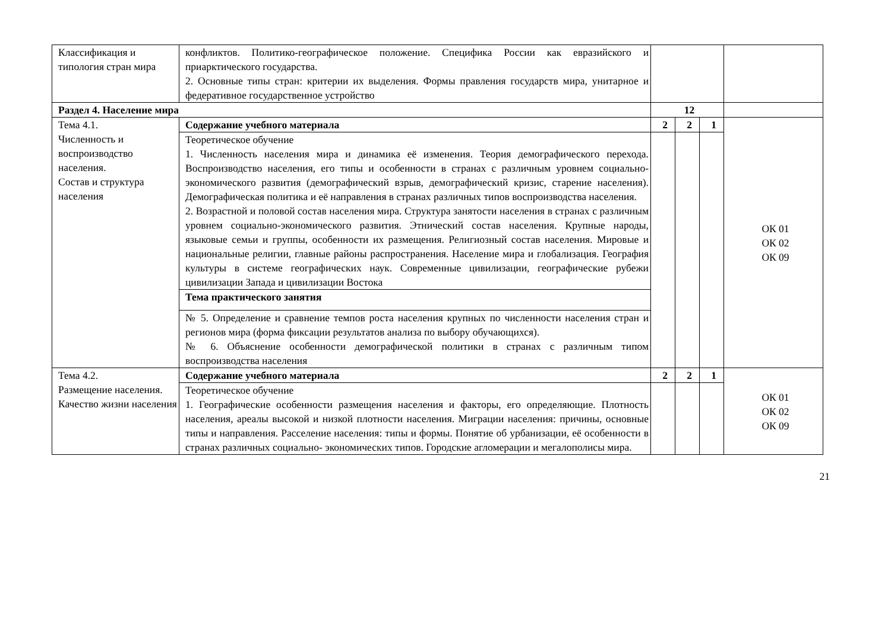| Классификация и типология стран мира | конфликтов. Политико-географическое положение. Специфика России как евразийского и приарктического государства. 2. Основные типы стран: критерии их выделения. Формы правления государств мира, унитарное и федеративное государственное устройство | | | | |
| Раздел 4. Население мира | | 12 | | | |
| Тема 4.1. Численность и воспроизводство населения. Состав и структура населения | Содержание учебного материала | 2 | 2 | 1 | ОК 01 ОК 02 ОК 09 |
| | Теоретическое обучение 1. Численность населения мира и динамика её изменения. Теория демографического перехода. Воспроизводство населения, его типы и особенности в странах с различным уровнем социально-экономического развития (демографический взрыв, демографический кризис, старение населения). Демографическая политика и её направления в странах различных типов воспроизводства населения. 2. Возрастной и половой состав населения мира. Структура занятости населения в странах с различным уровнем социально-экономического развития. Этнический состав населения. Крупные народы, языковые семьи и группы, особенности их размещения. Религиозный состав населения. Мировые и национальные религии, главные районы распространения. Население мира и глобализация. География культуры в системе географических наук. Современные цивилизации, географические рубежи цивилизации Запада и цивилизации Востока | | | | |
| | Тема практического занятия | | | | |
| | № 5. Определение и сравнение темпов роста населения крупных по численности населения стран и регионов мира (форма фиксации результатов анализа по выбору обучающихся). № 6. Объяснение особенности демографической политики в странах с различным типом воспроизводства населения | | | | |
| Тема 4.2. Размещение населения. Качество жизни населения | Содержание учебного материала | 2 | 2 | 1 | ОК 01 ОК 02 ОК 09 |
| | Теоретическое обучение 1. Географические особенности размещения населения и факторы, его определяющие. Плотность населения, ареалы высокой и низкой плотности населения. Миграции населения: причины, основные типы и направления. Расселение населения: типы и формы. Понятие об урбанизации, её особенности в странах различных социально- экономических типов. Городские агломерации и мегалополисы мира. | | | | |
21